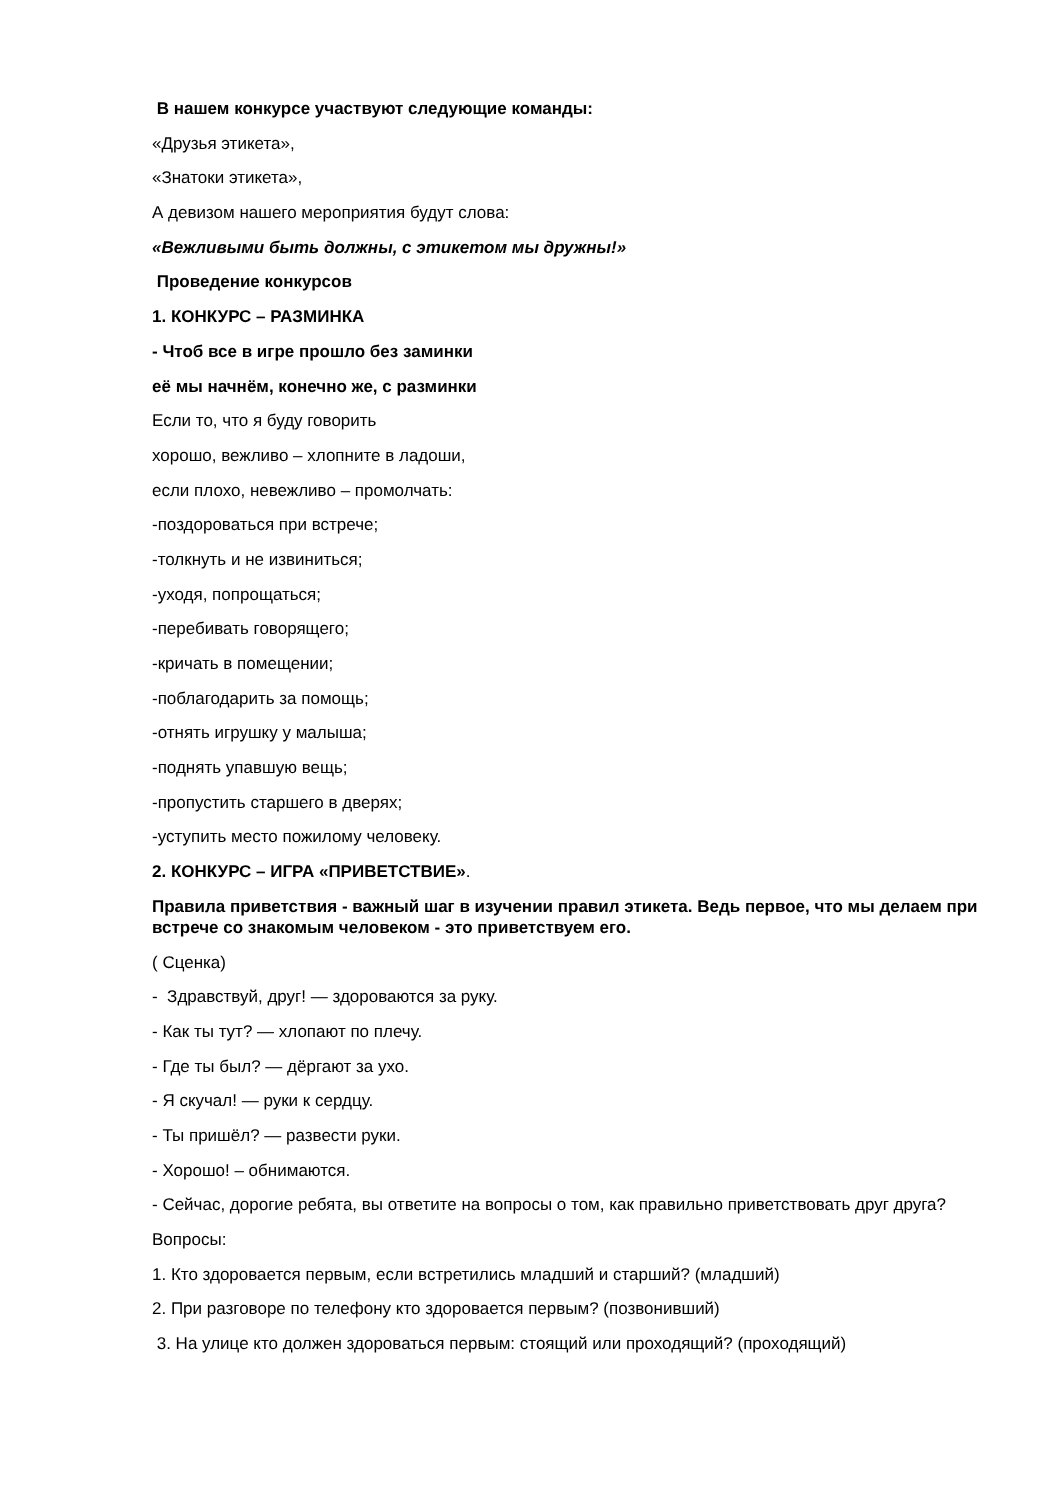В нашем конкурсе участвуют следующие команды:
«Друзья этикета»,
«Знатоки этикета»,
А девизом нашего мероприятия будут слова:
«Вежливыми быть должны, с этикетом мы дружны!»
Проведение конкурсов
1. КОНКУРС – РАЗМИНКА
- Чтоб все в игре прошло без заминки
её мы начнём, конечно же, с разминки
Если то, что я буду говорить
хорошо, вежливо – хлопните в ладоши,
если плохо, невежливо – промолчать:
-поздороваться при встрече;
-толкнуть и не извиниться;
-уходя, попрощаться;
-перебивать говорящего;
-кричать в помещении;
-поблагодарить за помощь;
-отнять игрушку у малыша;
-поднять упавшую вещь;
-пропустить старшего в дверях;
-уступить место пожилому человеку.
2. КОНКУРС – ИГРА «ПРИВЕТСТВИЕ».
Правила приветствия - важный шаг в изучении правил этикета. Ведь первое, что мы делаем при встрече со знакомым человеком - это приветствуем его.
( Сценка)
- Здравствуй, друг! — здороваются за руку.
- Как ты тут? — хлопают по плечу.
- Где ты был? — дёргают за ухо.
- Я скучал! — руки к сердцу.
- Ты пришёл? — развести руки.
- Хорошо! – обнимаются.
- Сейчас, дорогие ребята, вы ответите на вопросы о том, как правильно приветствовать друг друга?
Вопросы:
1. Кто здоровается первым, если встретились младший и старший? (младший)
2. При разговоре по телефону кто здоровается первым? (позвонивший)
3. На улице кто должен здороваться первым: стоящий или проходящий? (проходящий)